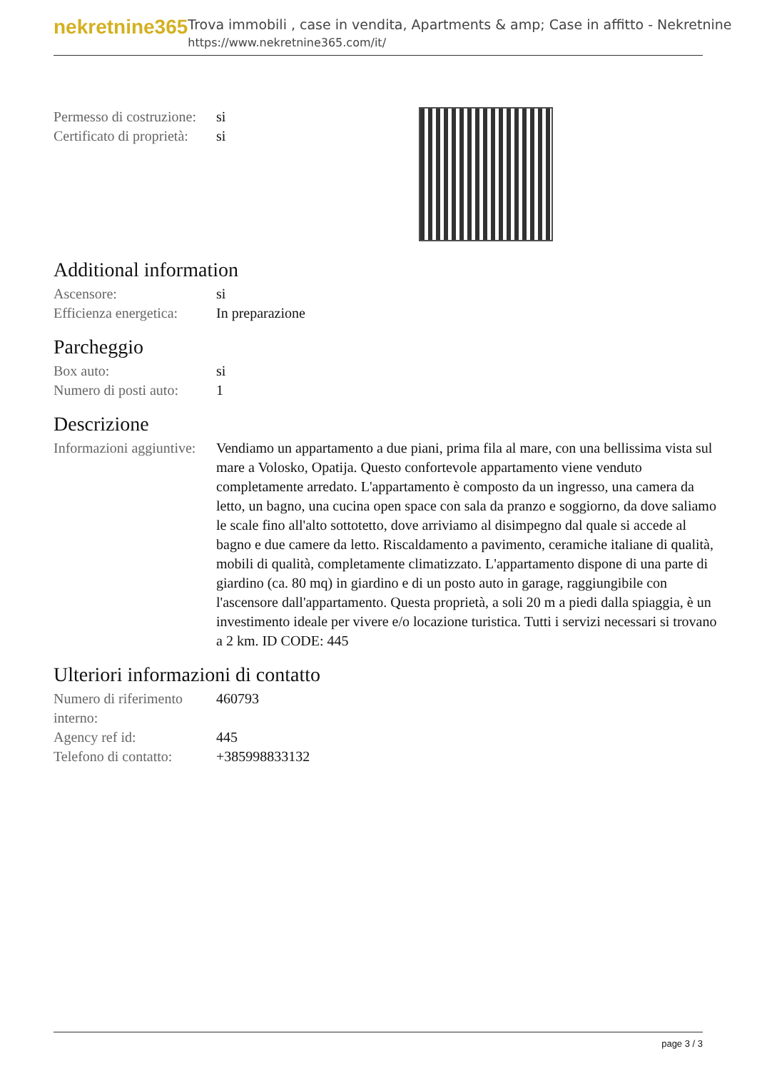nekretnine365
Trova immobili , case in vendita, Apartments & amp; Case in affitto - Nekretnine
https://www.nekretnine365.com/it/
| Permesso di costruzione: | si |
| Certificato di proprietà: | si |
Additional information
| Ascensore: | si |
| Efficienza energetica: | In preparazione |
Parcheggio
| Box auto: | si |
| Numero di posti auto: | 1 |
Descrizione
| Informazioni aggiuntive: | Vendiamo un appartamento a due piani, prima fila al mare, con una bellissima vista sul mare a Volosko, Opatija. Questo confortevole appartamento viene venduto completamente arredato. L'appartamento è composto da un ingresso, una camera da letto, un bagno, una cucina open space con sala da pranzo e soggiorno, da dove saliamo le scale fino all'alto sottotetto, dove arriviamo al disimpegno dal quale si accede al bagno e due camere da letto. Riscaldamento a pavimento, ceramiche italiane di qualità, mobili di qualità, completamente climatizzato. L'appartamento dispone di una parte di giardino (ca. 80 mq) in giardino e di un posto auto in garage, raggiungibile con l'ascensore dall'appartamento. Questa proprietà, a soli 20 m a piedi dalla spiaggia, è un investimento ideale per vivere e/o locazione turistica. Tutti i servizi necessari si trovano a 2 km. ID CODE: 445 |
Ulteriori informazioni di contatto
| Numero di riferimento interno: | 460793 |
| Agency ref id: | 445 |
| Telefono di contatto: | +385998833132 |
page 3 / 3